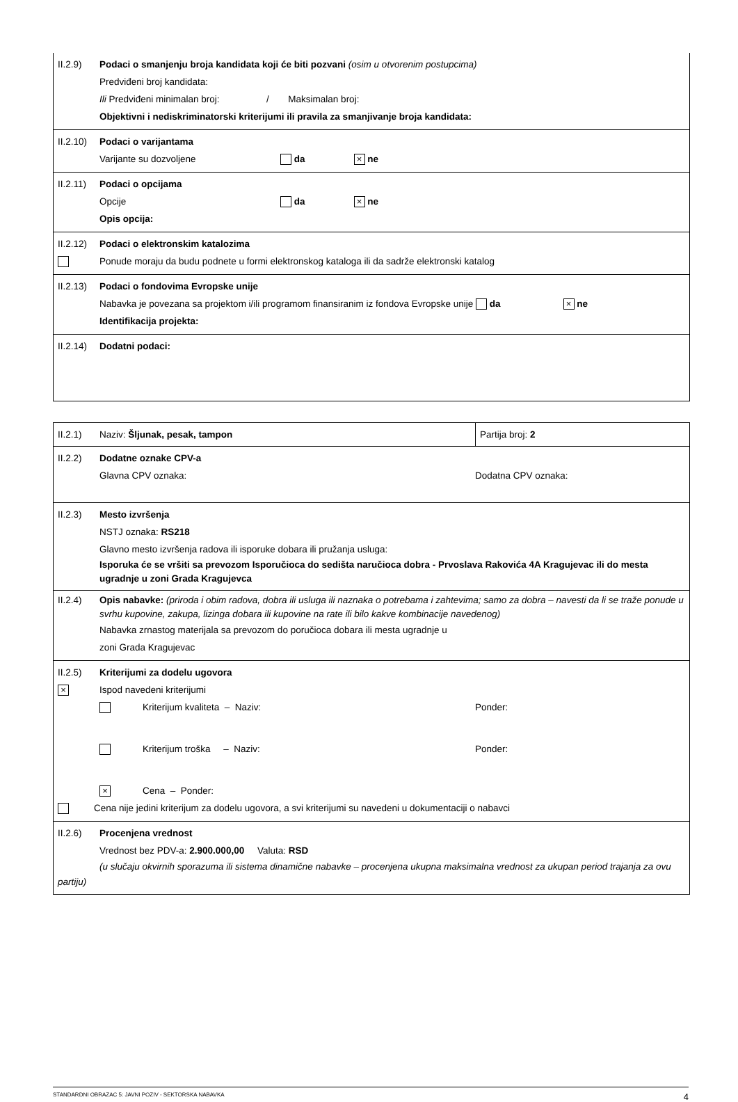II.2.9) Podaci o smanjenju broja kandidata koji će biti pozvani (osim u otvorenim postupcima)
Predviđeni broj kandidata:
Ili Predviđeni minimalan broj: / Maksimalan broj:
Objektivni i nediskriminatorski kriterijumi ili pravila za smanjivanje broja kandidata:
II.2.10)
Podaci o varijantama
Varijante su dozvoljene da × ne
II.2.11)
Podaci o opcijama
Opcije da × ne
Opis opcija:
II.2.12)
Podaci o elektronskim katalozima
Ponude moraju da budu podnete u formi elektronskog kataloga ili da sadrže elektronski katalog
II.2.13)
Podaci o fondovima Evropske unije
Nabavka je povezana sa projektom i/ili programom finansiranim iz fondova Evropske unije da × ne
Identifikacija projekta:
II.2.14)
Dodatni podaci:
II.2.1) Naziv: Šljunak, pesak, tampon Partija broj: 2
II.2.2) Dodatne oznake CPV-a
Glavna CPV oznaka: Dodatna CPV oznaka:
II.2.3) Mesto izvršenja
NSTJ oznaka: RS218
Glavno mesto izvršenja radova ili isporuke dobara ili pružanja usluga:
Isporuka će se vršiti sa prevozom Isporučioca do sedišta naručioca dobra - Prvoslava Rakovića 4A Kragujevac ili do mesta ugradnje u zoni Grada Kragujevca
II.2.4) Opis nabavke: (priroda i obim radova, dobra ili usluga ili naznaka o potrebama i zahtevima; samo za dobra – navesti da li se traže ponude u svrhu kupovine, zakupa, lizinga dobara ili kupovine na rate ili bilo kakve kombinacije navedenog)
Nabavka zrnastog materijala sa prevozom do poručioca dobara ili mesta ugradnje u
zoni Grada Kragujevac
II.2.5) Kriterijumi za dodelu ugovora
×
Ispod navedeni kriterijumi
Kriterijum kvaliteta – Naziv: Ponder:
Kriterijum troška – Naziv: Ponder:
× Cena – Ponder:
Cena nije jedini kriterijum za dodelu ugovora, a svi kriterijumi su navedeni u dokumentaciji o nabavci
II.2.6) Procenjena vrednost
Vrednost bez PDV-a: 2.900.000,00 Valuta: RSD
(u slučaju okvirnih sporazuma ili sistema dinamične nabavke – procenjena ukupna maksimalna vrednost za ukupan period trajanja za ovu partiju)
STANDARDNI OBRAZAC 5: JAVNI POZIV - SEKTORSKA NABAVKA 4